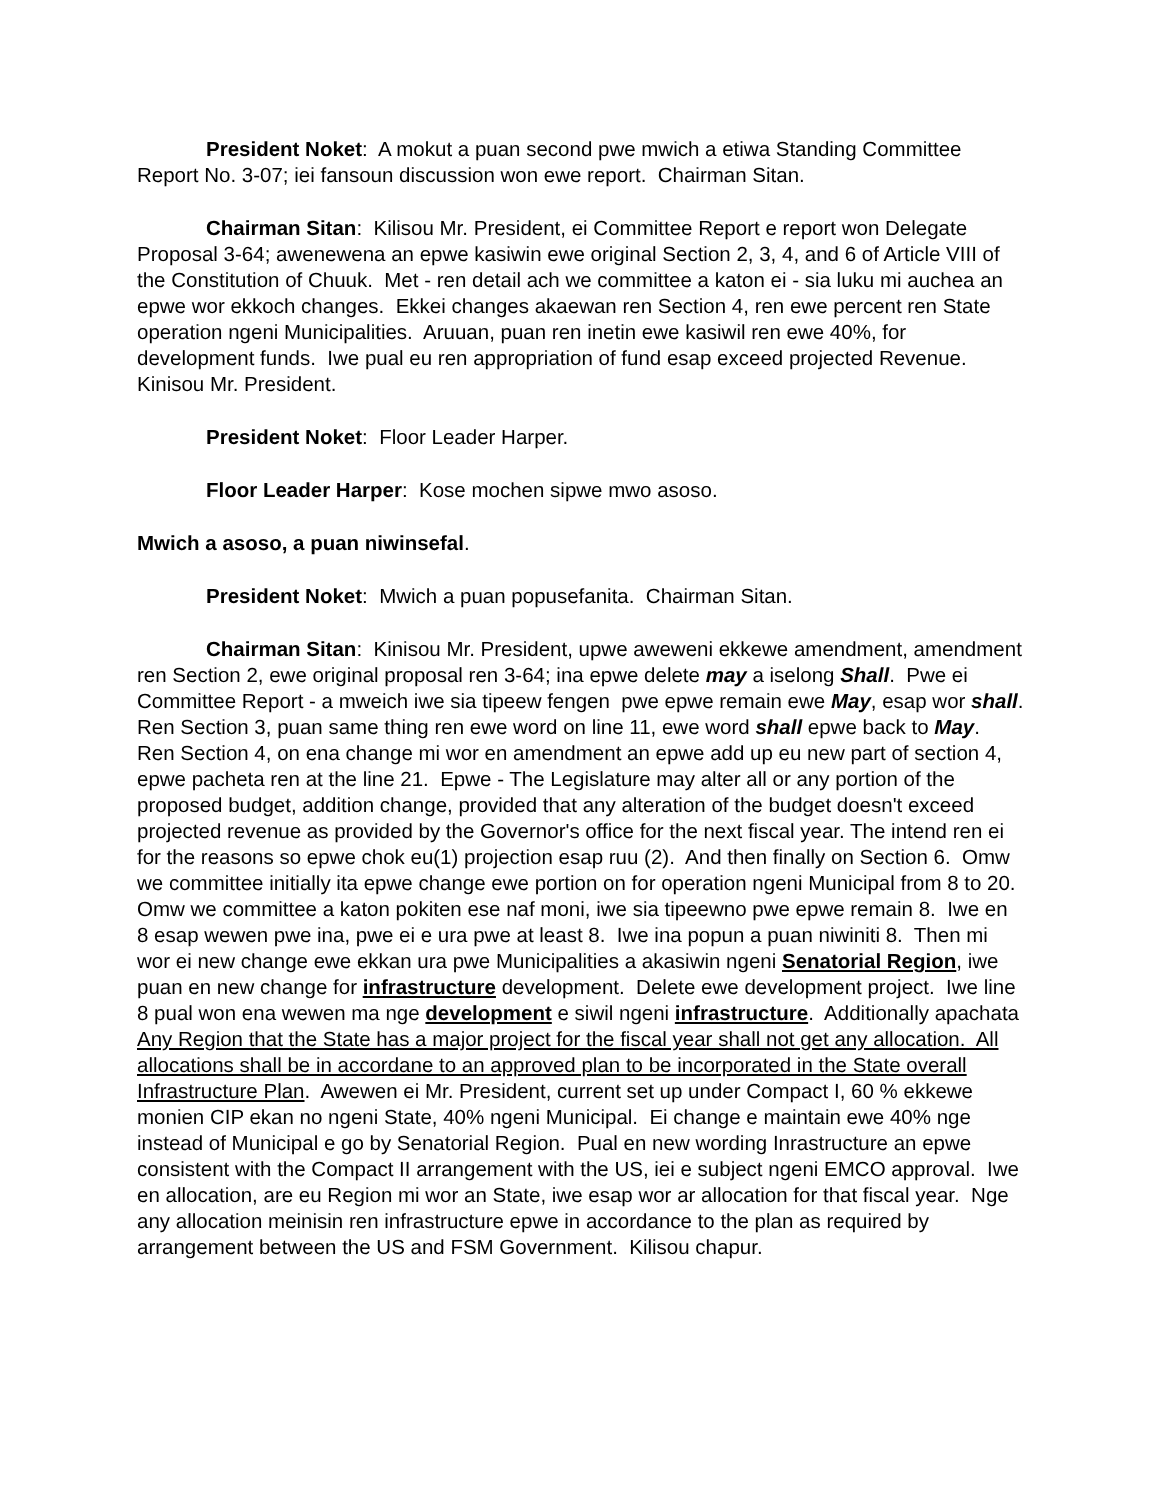President Noket: A mokut a puan second pwe mwich a etiwa Standing Committee Report No. 3-07; iei fansoun discussion won ewe report. Chairman Sitan.
Chairman Sitan: Kilisou Mr. President, ei Committee Report e report won Delegate Proposal 3-64; awenewena an epwe kasiwin ewe original Section 2, 3, 4, and 6 of Article VIII of the Constitution of Chuuk. Met - ren detail ach we committee a katon ei - sia luku mi auchea an epwe wor ekkoch changes. Ekkei changes akaewan ren Section 4, ren ewe percent ren State operation ngeni Municipalities. Aruuan, puan ren inetin ewe kasiwil ren ewe 40%, for development funds. Iwe pual eu ren appropriation of fund esap exceed projected Revenue. Kinisou Mr. President.
President Noket: Floor Leader Harper.
Floor Leader Harper: Kose mochen sipwe mwo asoso.
Mwich a asoso, a puan niwinsefal.
President Noket: Mwich a puan popusefanita. Chairman Sitan.
Chairman Sitan: Kinisou Mr. President, upwe aweweni ekkewe amendment, amendment ren Section 2, ewe original proposal ren 3-64; ina epwe delete may a iselong Shall. Pwe ei Committee Report - a mweich iwe sia tipeew fengen pwe epwe remain ewe May, esap wor shall. Ren Section 3, puan same thing ren ewe word on line 11, ewe word shall epwe back to May. Ren Section 4, on ena change mi wor en amendment an epwe add up eu new part of section 4, epwe pacheta ren at the line 21. Epwe - The Legislature may alter all or any portion of the proposed budget, addition change, provided that any alteration of the budget doesn't exceed projected revenue as provided by the Governor's office for the next fiscal year. The intend ren ei for the reasons so epwe chok eu(1) projection esap ruu (2). And then finally on Section 6. Omw we committee initially ita epwe change ewe portion on for operation ngeni Municipal from 8 to 20. Omw we committee a katon pokiten ese naf moni, iwe sia tipeewno pwe epwe remain 8. Iwe en 8 esap wewen pwe ina, pwe ei e ura pwe at least 8. Iwe ina popun a puan niwiniti 8. Then mi wor ei new change ewe ekkan ura pwe Municipalities a akasiwin ngeni Senatorial Region, iwe puan en new change for infrastructure development. Delete ewe development project. Iwe line 8 pual won ena wewen ma nge development e siwil ngeni infrastructure. Additionally apachata Any Region that the State has a major project for the fiscal year shall not get any allocation. All allocations shall be in accordane to an approved plan to be incorporated in the State overall Infrastructure Plan. Awewen ei Mr. President, current set up under Compact I, 60 % ekkewe monien CIP ekan no ngeni State, 40% ngeni Municipal. Ei change e maintain ewe 40% nge instead of Municipal e go by Senatorial Region. Pual en new wording Inrastructure an epwe consistent with the Compact II arrangement with the US, iei e subject ngeni EMCO approval. Iwe en allocation, are eu Region mi wor an State, iwe esap wor ar allocation for that fiscal year. Nge any allocation meinisin ren infrastructure epwe in accordance to the plan as required by arrangement between the US and FSM Government. Kilisou chapur.